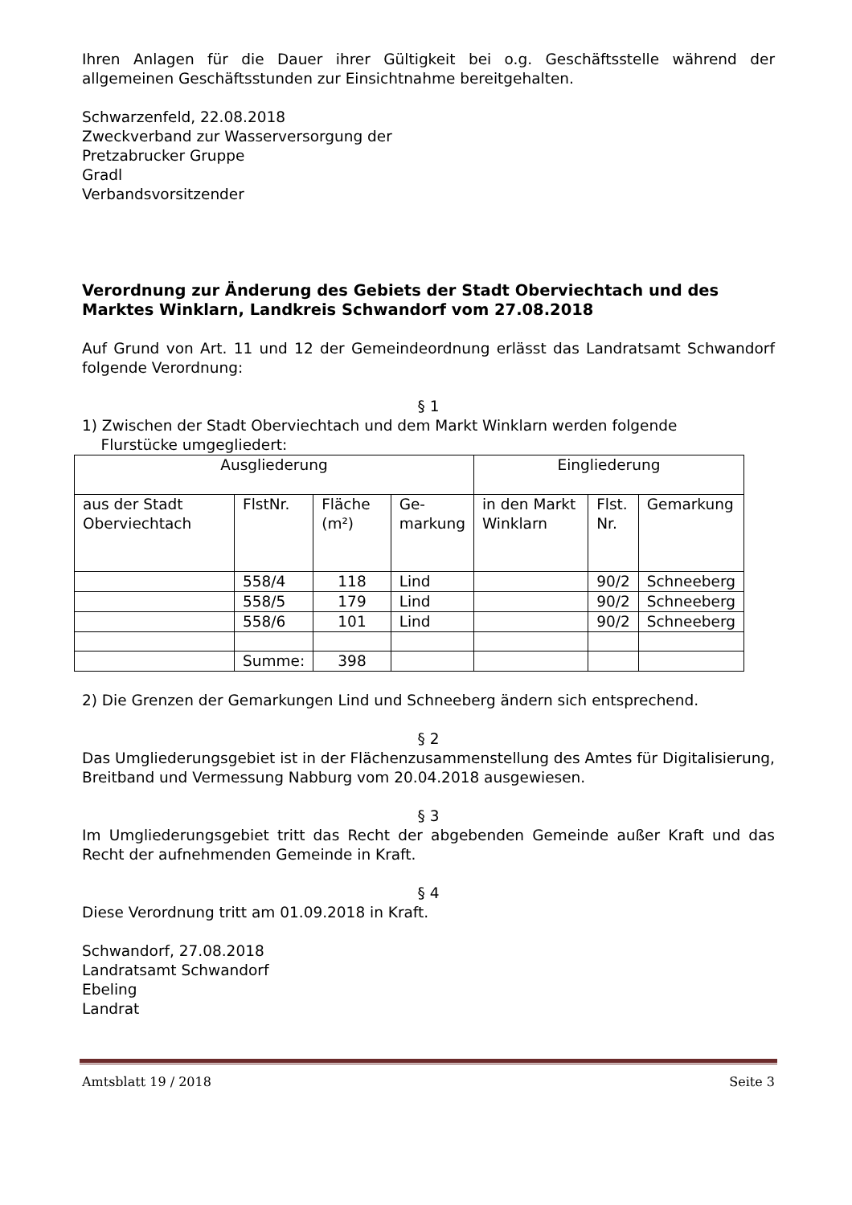Ihren Anlagen für die Dauer ihrer Gültigkeit bei o.g. Geschäftsstelle während der allgemeinen Geschäftsstunden zur Einsichtnahme bereitgehalten.
Schwarzenfeld, 22.08.2018
Zweckverband zur Wasserversorgung der
Pretzabrucker Gruppe
Gradl
Verbandsvorsitzender
Verordnung zur Änderung des Gebiets der Stadt Oberviechtach und des Marktes Winklarn, Landkreis Schwandorf vom 27.08.2018
Auf Grund von Art. 11 und 12 der Gemeindeordnung erlässt das Landratsamt Schwandorf folgende Verordnung:
§ 1
1) Zwischen der Stadt Oberviechtach und dem Markt Winklarn werden folgende
Flurstücke umgegliedert:
| Ausgliederung | | | | Eingliederung | | |
| aus der Stadt Oberviechtach | FlstNr. | Fläche (m²) | Ge- markung | in den Markt Winklarn | Flst. Nr. | Gemarkung |
| | 558/4 | 118 | Lind | | 90/2 | Schneeberg |
| | 558/5 | 179 | Lind | | 90/2 | Schneeberg |
| | 558/6 | 101 | Lind | | 90/2 | Schneeberg |
| | Summe: | 398 | | | | |
2) Die Grenzen der Gemarkungen Lind und Schneeberg ändern sich entsprechend.
§ 2
Das Umgliederungsgebiet ist in der Flächenzusammenstellung des Amtes für Digitalisierung, Breitband und Vermessung Nabburg vom 20.04.2018 ausgewiesen.
§ 3
Im Umgliederungsgebiet tritt das Recht der abgebenden Gemeinde außer Kraft und das Recht der aufnehmenden Gemeinde in Kraft.
§ 4
Diese Verordnung tritt am 01.09.2018 in Kraft.
Schwandorf, 27.08.2018
Landratsamt Schwandorf
Ebeling
Landrat
Amtsblatt 19 / 2018 Seite 3